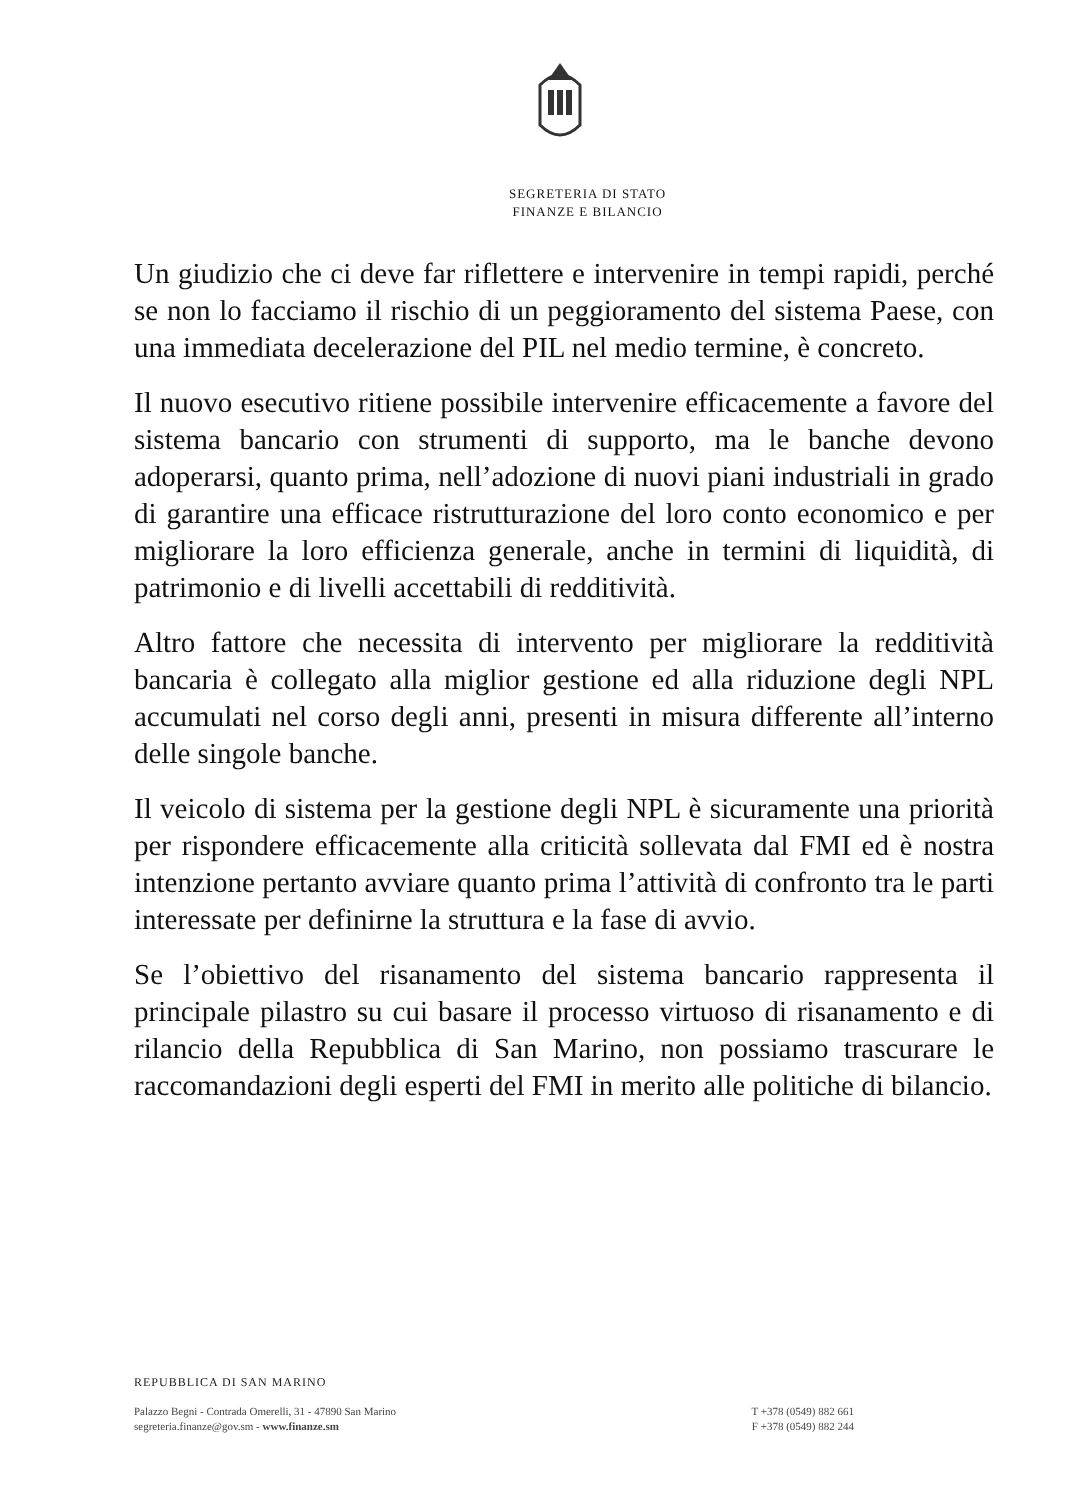SEGRETERIA DI STATO
FINANZE E BILANCIO
Un giudizio che ci deve far riflettere e intervenire in tempi rapidi, perché se non lo facciamo il rischio di un peggioramento del sistema Paese, con una immediata decelerazione del PIL nel medio termine, è concreto.
Il nuovo esecutivo ritiene possibile intervenire efficacemente a favore del sistema bancario con strumenti di supporto, ma le banche devono adoperarsi, quanto prima, nell’adozione di nuovi piani industriali in grado di garantire una efficace ristrutturazione del loro conto economico e per migliorare la loro efficienza generale, anche in termini di liquidità, di patrimonio e di livelli accettabili di redditività.
Altro fattore che necessita di intervento per migliorare la redditività bancaria è collegato alla miglior gestione ed alla riduzione degli NPL accumulati nel corso degli anni, presenti in misura differente all’interno delle singole banche.
Il veicolo di sistema per la gestione degli NPL è sicuramente una priorità per rispondere efficacemente alla criticità sollevata dal FMI ed è nostra intenzione pertanto avviare quanto prima l’attività di confronto tra le parti interessate per definirne la struttura e la fase di avvio.
Se l’obiettivo del risanamento del sistema bancario rappresenta il principale pilastro su cui basare il processo virtuoso di risanamento e di rilancio della Repubblica di San Marino, non possiamo trascurare le raccomandazioni degli esperti del FMI in merito alle politiche di bilancio.
REPUBBLICA DI SAN MARINO
Palazzo Begni - Contrada Omerelli, 31 - 47890 San Marino T +378 (0549) 882 661
segreteria.finanze@gov.sm - www.finanze.sm F +378 (0549) 882 244